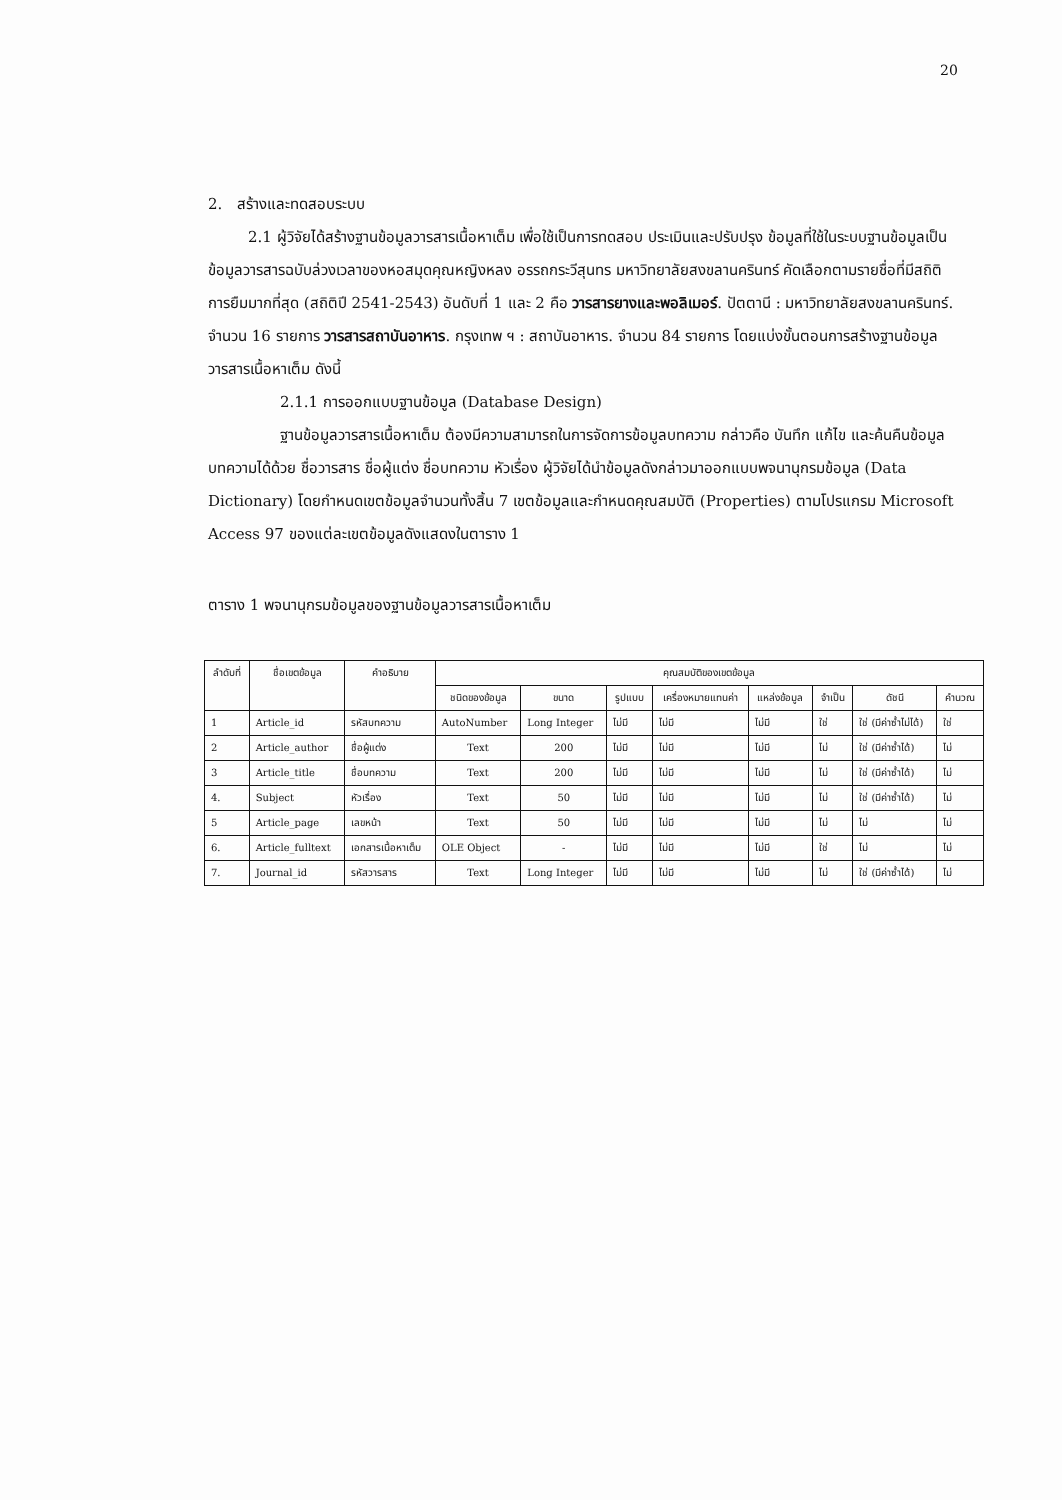20
2. สร้างและทดสอบระบบ
2.1 ผู้วิจัยได้สร้างฐานข้อมูลวารสารเนื้อหาเต็ม เพื่อใช้เป็นการทดสอบ ประเมินและปรับปรุง ข้อมูลที่ใช้ในระบบฐานข้อมูลเป็นข้อมูลวารสารฉบับล่วงเวลาของหอสมุดคุณหญิงหลง อรรถกระวีสุนทร มหาวิทยาลัยสงขลานครินทร์ คัดเลือกตามรายชื่อที่มีสถิติการยืมมากที่สุด (สถิติปี 2541-2543) อันดับที่ 1 และ 2 คือ วารสารยางและพอลิเมอร์. ปัตตานี : มหาวิทยาลัยสงขลานครินทร์. จำนวน 16 รายการ วารสารสถาบันอาหาร. กรุงเทพ ฯ : สถาบันอาหาร. จำนวน 84 รายการ โดยแบ่งขั้นตอนการสร้างฐานข้อมูลวารสารเนื้อหาเต็ม ดังนี้
2.1.1 การออกแบบฐานข้อมูล (Database Design)
ฐานข้อมูลวารสารเนื้อหาเต็ม ต้องมีความสามารถในการจัดการข้อมูลบทความ กล่าวคือ บันทึก แก้ไข และค้นคืนข้อมูลบทความได้ด้วย ชื่อวารสาร ชื่อผู้แต่ง ชื่อบทความ หัวเรื่อง ผู้วิจัยได้นำข้อมูลดังกล่าวมาออกแบบพจนานุกรมข้อมูล (Data Dictionary) โดยกำหนดเขตข้อมูลจำนวนทั้งสิ้น 7 เขตข้อมูลและกำหนดคุณสมบัติ (Properties) ตามโปรแกรม Microsoft Access 97 ของแต่ละเขตข้อมูลดังแสดงในตาราง 1
ตาราง 1 พจนานุกรมข้อมูลของฐานข้อมูลวารสารเนื้อหาเต็ม
| ลำดับที่ | ชื่อเขตข้อมูล | คำอธิบาย | คุณสมบัติของเขตข้อมูล | | | | | | | |
| --- | --- | --- | --- | --- | --- | --- | --- | --- | --- | --- |
| | | | ชนิดของข้อมูล | ขนาด | รูปแบบ | เครื่องหมายแทนค่า | แหล่งข้อมูล | จำเป็น | ดัชนี | คำนวณ |
| 1 | Article_id | รหัสบทความ | AutoNumber | Long Integer | ไม่มี | ไม่มี | ไม่มี | ใช่ | ใช่ (มีค่าซ้ำไม่ได้) | ใช่ |
| 2 | Article_author | ชื่อผู้แต่ง | Text | 200 | ไม่มี | ไม่มี | ไม่มี | ไม่ | ใช่ (มีค่าซ้ำได้) | ไม่ |
| 3 | Article_title | ชื่อบทความ | Text | 200 | ไม่มี | ไม่มี | ไม่มี | ไม่ | ใช่ (มีค่าซ้ำได้) | ไม่ |
| 4. | Subject | หัวเรื่อง | Text | 50 | ไม่มี | ไม่มี | ไม่มี | ไม่ | ใช่ (มีค่าซ้ำได้) | ไม่ |
| 5 | Article_page | เลขหน้า | Text | 50 | ไม่มี | ไม่มี | ไม่มี | ไม่ | ไม่ | ไม่ |
| 6. | Article_fulltext | เอกสารเนื้อหาเต็ม | OLE Object | - | ไม่มี | ไม่มี | ไม่มี | ใช่ | ไม่ | ไม่ |
| 7. | Journal_id | รหัสวารสาร | Text | Long Integer | ไม่มี | ไม่มี | ไม่มี | ไม่ | ใช่ (มีค่าซ้ำได้) | ไม่ |